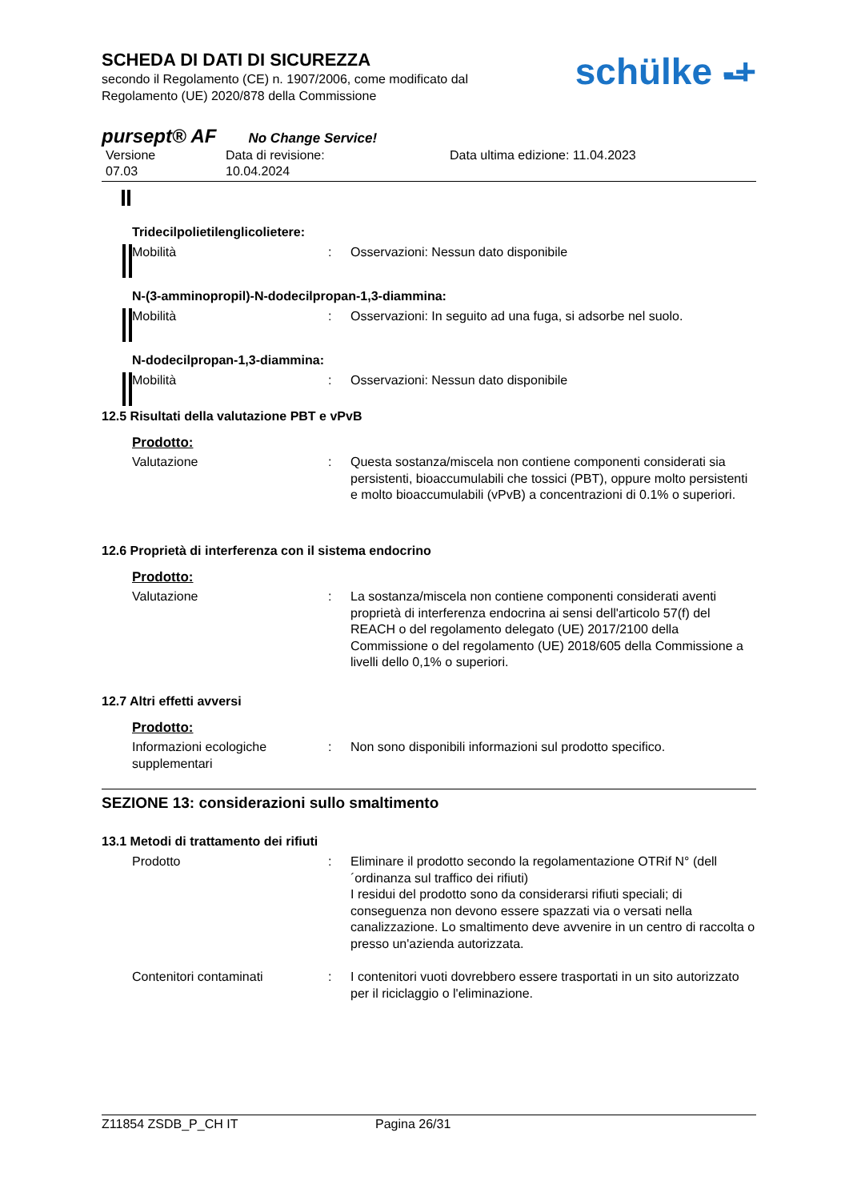SCHEDA DI DATI DI SICUREZZA
secondo il Regolamento (CE) n. 1907/2006, come modificato dal
Regolamento (UE) 2020/878 della Commissione
schülke -̶+
pursept® AF No Change Service!
Versione
07.03
Data di revisione:
10.04.2024
Data ultima edizione: 11.04.2023
Tridecilpolietilenglicolietere:
Mobilità : Osservazioni: Nessun dato disponibile
N-(3-amminopropil)-N-dodecilpropan-1,3-diammina:
Mobilità : Osservazioni: In seguito ad una fuga, si adsorbe nel suolo.
N-dodecilpropan-1,3-diammina:
Mobilità : Osservazioni: Nessun dato disponibile
12.5 Risultati della valutazione PBT e vPvB
Prodotto:
Valutazione : Questa sostanza/miscela non contiene componenti considerati sia persistenti, bioaccumulabili che tossici (PBT), oppure molto persistenti e molto bioaccumulabili (vPvB) a concentrazioni di 0.1% o superiori.
12.6 Proprietà di interferenza con il sistema endocrino
Prodotto:
Valutazione : La sostanza/miscela non contiene componenti considerati aventi proprietà di interferenza endocrina ai sensi dell'articolo 57(f) del REACH o del regolamento delegato (UE) 2017/2100 della Commissione o del regolamento (UE) 2018/605 della Commissione a livelli dello 0,1% o superiori.
12.7 Altri effetti avversi
Prodotto:
Informazioni ecologiche supplementari
: Non sono disponibili informazioni sul prodotto specifico.
SEZIONE 13: considerazioni sullo smaltimento
13.1 Metodi di trattamento dei rifiuti
Prodotto : Eliminare il prodotto secondo la regolamentazione OTRif N° (dell´ordinanza sul traffico dei rifiuti)
I residui del prodotto sono da considerarsi rifiuti speciali; di conseguenza non devono essere spazzati via o versati nella canalizzazione. Lo smaltimento deve avvenire in un centro di raccolta o presso un'azienda autorizzata.
Contenitori contaminati : I contenitori vuoti dovrebbero essere trasportati in un sito autorizzato per il riciclaggio o l'eliminazione.
Z11854 ZSDB_P_CH IT Pagina 26/31